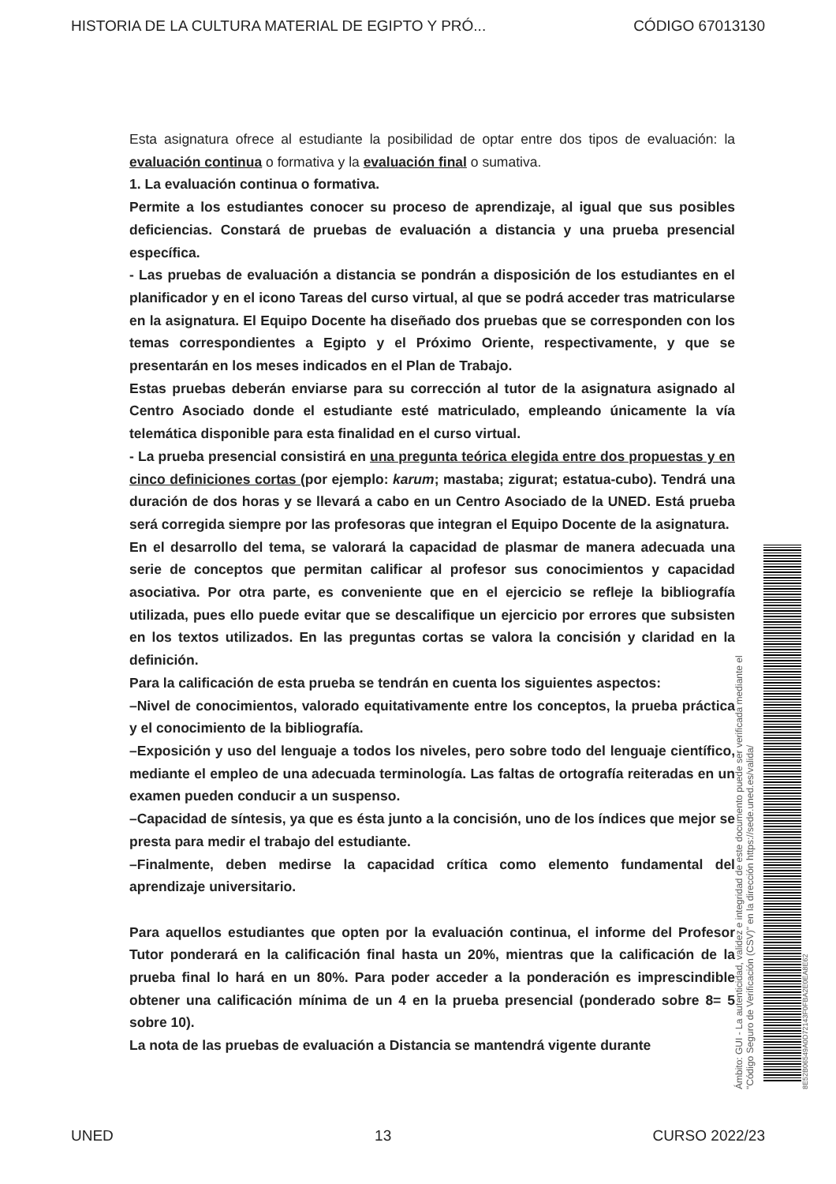HISTORIA DE LA CULTURA MATERIAL DE EGIPTO Y PRÓ... CÓDIGO 67013130
Esta asignatura ofrece al estudiante la posibilidad de optar entre dos tipos de evaluación: la evaluación continua o formativa y la evaluación final o sumativa.
1. La evaluación continua o formativa.
Permite a los estudiantes conocer su proceso de aprendizaje, al igual que sus posibles deficiencias. Constará de pruebas de evaluación a distancia y una prueba presencial específica.
- Las pruebas de evaluación a distancia se pondrán a disposición de los estudiantes en el planificador y en el icono Tareas del curso virtual, al que se podrá acceder tras matricularse en la asignatura. El Equipo Docente ha diseñado dos pruebas que se corresponden con los temas correspondientes a Egipto y el Próximo Oriente, respectivamente, y que se presentarán en los meses indicados en el Plan de Trabajo.
Estas pruebas deberán enviarse para su corrección al tutor de la asignatura asignado al Centro Asociado donde el estudiante esté matriculado, empleando únicamente la vía telemática disponible para esta finalidad en el curso virtual.
- La prueba presencial consistirá en una pregunta teórica elegida entre dos propuestas y en cinco definiciones cortas (por ejemplo: karum; mastaba; zigurat; estatua-cubo). Tendrá una duración de dos horas y se llevará a cabo en un Centro Asociado de la UNED. Está prueba será corregida siempre por las profesoras que integran el Equipo Docente de la asignatura.
En el desarrollo del tema, se valorará la capacidad de plasmar de manera adecuada una serie de conceptos que permitan calificar al profesor sus conocimientos y capacidad asociativa. Por otra parte, es conveniente que en el ejercicio se refleje la bibliografía utilizada, pues ello puede evitar que se descalifique un ejercicio por errores que subsisten en los textos utilizados. En las preguntas cortas se valora la concisión y claridad en la definición.
Para la calificación de esta prueba se tendrán en cuenta los siguientes aspectos:
–Nivel de conocimientos, valorado equitativamente entre los conceptos, la prueba práctica y el conocimiento de la bibliografía.
–Exposición y uso del lenguaje a todos los niveles, pero sobre todo del lenguaje científico, mediante el empleo de una adecuada terminología. Las faltas de ortografía reiteradas en un examen pueden conducir a un suspenso.
–Capacidad de síntesis, ya que es ésta junto a la concisión, uno de los índices que mejor se presta para medir el trabajo del estudiante.
–Finalmente, deben medirse la capacidad crítica como elemento fundamental del aprendizaje universitario.
Para aquellos estudiantes que opten por la evaluación continua, el informe del Profesor Tutor ponderará en la calificación final hasta un 20%, mientras que la calificación de la prueba final lo hará en un 80%. Para poder acceder a la ponderación es imprescindible obtener una calificación mínima de un 4 en la prueba presencial (ponderado sobre 8= 5 sobre 10).
La nota de las pruebas de evaluación a Distancia se mantendrá vigente durante
Ámbito: GUI - La autenticidad, validez e integridad de este documento puede ser verificada mediante el
"Código Seguro de Verificación (CSV)" en la dirección https://sede.uned.es/valida/
8E52B06549A0D72143F0FBA2E0EA8E62
UNED 13 CURSO 2022/23